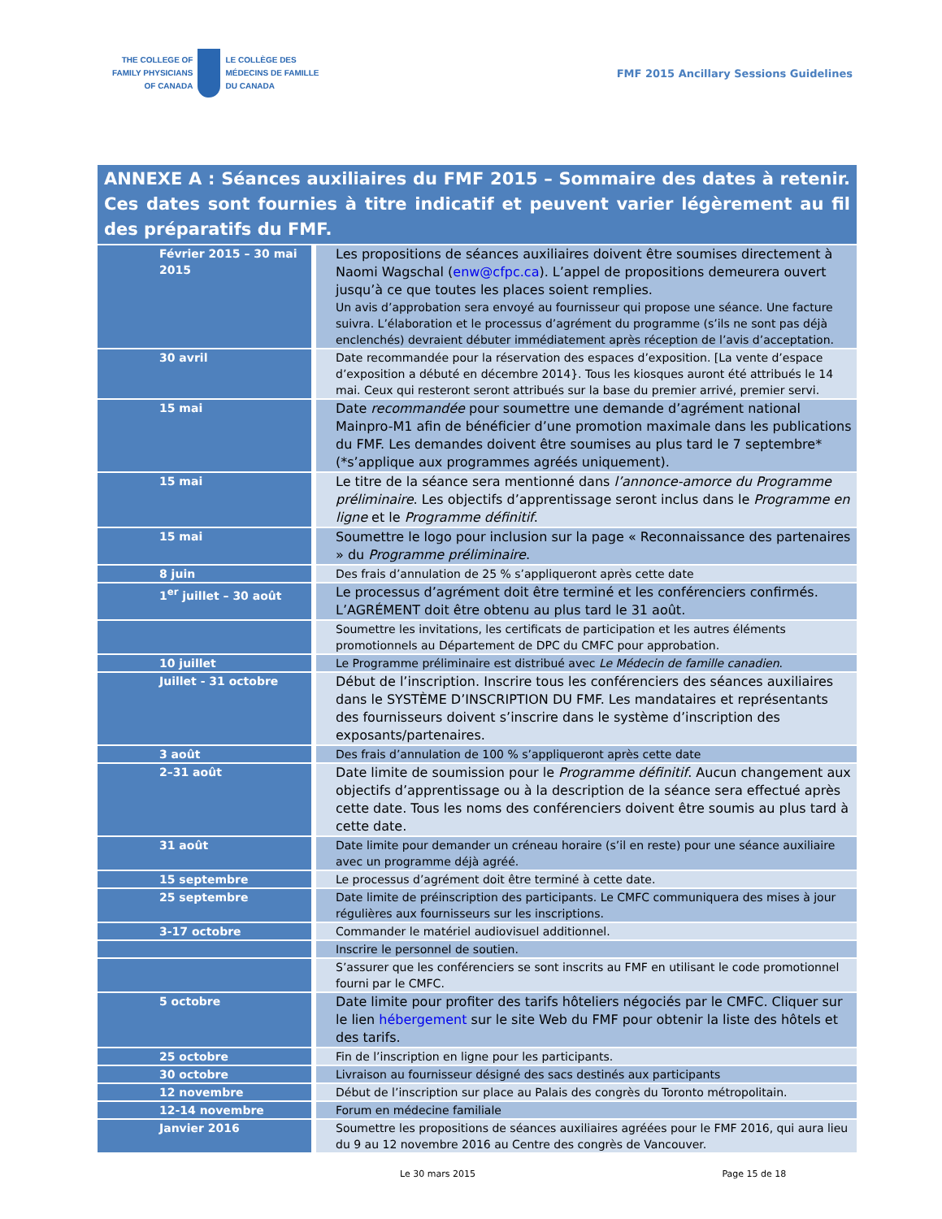THE COLLEGE OF
FAMILY PHYSICIANS
OF CANADA
LE COLLÈGE DES
MÉDECINS DE FAMILLE
DU CANADA
FMF 2015 Ancillary Sessions Guidelines
ANNEXE A : Séances auxiliaires du FMF 2015 – Sommaire des dates à retenir. Ces dates sont fournies à titre indicatif et peuvent varier légèrement au fil des préparatifs du FMF.
| Février 2015 – 30 mai 2015 | Les propositions de séances auxiliaires doivent être soumises directement à Naomi Wagschal ( enw@cfpc.ca ). L’appel de propositions demeurera ouvert jusqu’à ce que toutes les places soient remplies. Un avis d’approbation sera envoyé au fournisseur qui propose une séance. Une facture suivra. L’élaboration et le processus d’agrément du programme (s’ils ne sont pas déjà enclenchés) devraient débuter immédiatement après réception de l’avis d’acceptation. |
| 30 avril | Date recommandée pour la réservation des espaces d’exposition. [La vente d’espace d’exposition a débuté en décembre 2014}. Tous les kiosques auront été attribués le 14 mai. Ceux qui resteront seront attribués sur la base du premier arrivé, premier servi. |
| 15 mai | Date recommandée pour soumettre une demande d’agrément national Mainpro-M1 afin de bénéficier d’une promotion maximale dans les publications du FMF. Les demandes doivent être soumises au plus tard le 7 septembre* (*s’applique aux programmes agréés uniquement). |
| 15 mai | Le titre de la séance sera mentionné dans l’annonce-amorce du Programme préliminaire . Les objectifs d’apprentissage seront inclus dans le Programme en ligne et le Programme définitif . |
| 15 mai | Soumettre le logo pour inclusion sur la page « Reconnaissance des partenaires » du Programme préliminaire . |
| 8 juin | Des frais d’annulation de 25 % s’appliqueront après cette date |
| 1<sup>er</sup> juillet – 30 août | Le processus d’agrément doit être terminé et les conférenciers confirmés. L’AGRÉMENT doit être obtenu au plus tard le 31 août. |
| | Soumettre les invitations, les certificats de participation et les autres éléments promotionnels au Département de DPC du CMFC pour approbation. |
| 10 juillet | Le Programme préliminaire est distribué avec Le Médecin de famille canadien . |
| Juillet - 31 octobre | Début de l’inscription. Inscrire tous les conférenciers des séances auxiliaires dans le SYSTÈME D’INSCRIPTION DU FMF. Les mandataires et représentants des fournisseurs doivent s’inscrire dans le système d’inscription des exposants/partenaires. |
| 3 août | Des frais d’annulation de 100 % s’appliqueront après cette date |
| 2–31 août | Date limite de soumission pour le Programme définitif . Aucun changement aux objectifs d’apprentissage ou à la description de la séance sera effectué après cette date. Tous les noms des conférenciers doivent être soumis au plus tard à cette date. |
| 31 août | Date limite pour demander un créneau horaire (s’il en reste) pour une séance auxiliaire avec un programme déjà agréé. |
| 15 septembre | Le processus d’agrément doit être terminé à cette date. |
| 25 septembre | Date limite de préinscription des participants. Le CMFC communiquera des mises à jour régulières aux fournisseurs sur les inscriptions. |
| 3-17 octobre | Commander le matériel audiovisuel additionnel. |
| | Inscrire le personnel de soutien. |
| | S’assurer que les conférenciers se sont inscrits au FMF en utilisant le code promotionnel fourni par le CMFC. |
| 5 octobre | Date limite pour profiter des tarifs hôteliers négociés par le CMFC. Cliquer sur le lien hébergement sur le site Web du FMF pour obtenir la liste des hôtels et des tarifs. |
| 25 octobre | Fin de l’inscription en ligne pour les participants. |
| 30 octobre | Livraison au fournisseur désigné des sacs destinés aux participants |
| 12 novembre | Début de l’inscription sur place au Palais des congrès du Toronto métropolitain. |
| 12-14 novembre | Forum en médecine familiale |
| Janvier 2016 | Soumettre les propositions de séances auxiliaires agréées pour le FMF 2016, qui aura lieu du 9 au 12 novembre 2016 au Centre des congrès de Vancouver. |
Le 30 mars 2015 Page 15 de 18